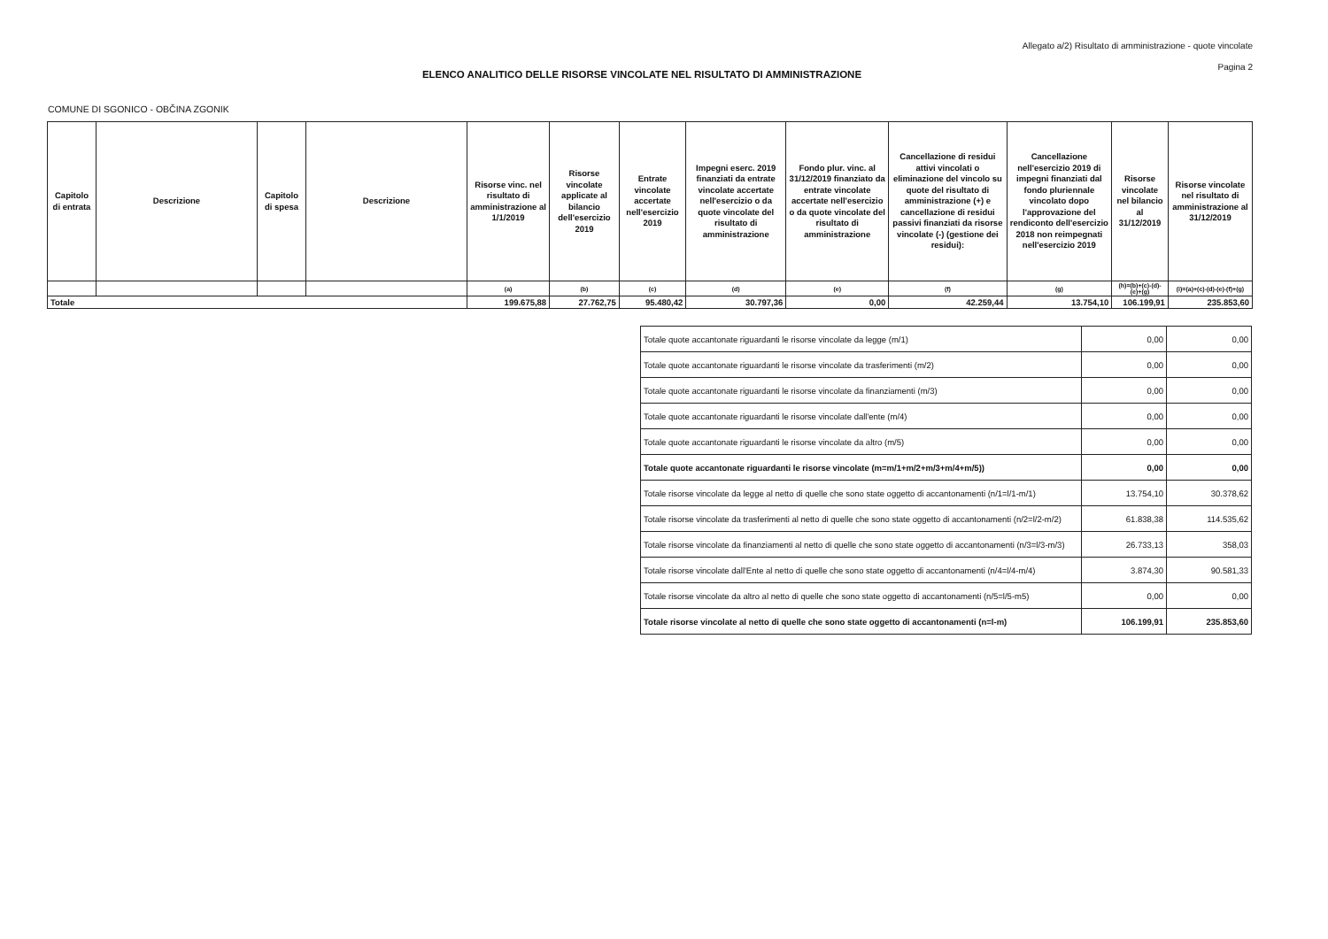Allegato a/2) Risultato di amministrazione - quote vincolate
Pagina 2
ELENCO ANALITICO DELLE RISORSE VINCOLATE NEL RISULTATO DI AMMINISTRAZIONE
COMUNE DI SGONICO - OBČINA ZGONIK
| Capitolo di entrata | Descrizione | Capitolo di spesa | Descrizione | Risorse vinc. nel risultato di amministrazione al 1/1/2019 | Risorse vincolate applicate al bilancio dell'esercizio 2019 | Entrate vincolate accertate nell'esercizio 2019 | Impegni eserc. 2019 finanziati da entrate vincolate accertate nell'esercizio o da quote vincolate del risultato di amministrazione | Fondo plur. vinc. al 31/12/2019 finanziato da entrate vincolate accertate nell'esercizio o da quote vincolate del risultato di amministrazione | Cancellazione di residui attivi vincolati o eliminazione del vincolo su quote del risultato di amministrazione (+) e cancellazione di residui passivi finanziati da risorse vincolate (-) (gestione dei residui): | Cancellazione nell'esercizio 2019 di impegni finanziati dal fondo pluriennale vincolato dopo l'approvazione del rendiconto dell'esercizio 2018 non reimpegnati nell'esercizio 2019 | Risorse vincolate nel bilancio al 31/12/2019 | Risorse vincolate nel risultato di amministrazione al 31/12/2019 |
| --- | --- | --- | --- | --- | --- | --- | --- | --- | --- | --- | --- | --- |
| | | | | (a) | (b) | (c) | (d) | (e) | (f) | (g) | (h)=(b)+(c)-(d)-(e)+(g) | (i)=(a)+(c)-(d)-(e)-(f)+(g) |
| Totale | | | | 199.675,88 | 27.762,75 | 95.480,42 | 30.797,36 | 0,00 | 42.259,44 | 13.754,10 | 106.199,91 | 235.853,60 |
| Totale quote accantonate riguardanti le risorse vincolate da legge (m/1) | 0,00 | 0,00 |
| Totale quote accantonate riguardanti le risorse vincolate da trasferimenti (m/2) | 0,00 | 0,00 |
| Totale quote accantonate riguardanti le risorse vincolate da finanziamenti (m/3) | 0,00 | 0,00 |
| Totale quote accantonate riguardanti le risorse vincolate dall'ente (m/4) | 0,00 | 0,00 |
| Totale quote accantonate riguardanti le risorse vincolate da altro (m/5) | 0,00 | 0,00 |
| Totale quote accantonate riguardanti le risorse vincolate (m=m/1+m/2+m/3+m/4+m/5)) | 0,00 | 0,00 |
| Totale risorse vincolate da legge al netto di quelle che sono state oggetto di accantonamenti (n/1=l/1-m/1) | 13.754,10 | 30.378,62 |
| Totale risorse vincolate da trasferimenti al netto di quelle che sono state oggetto di accantonamenti (n/2=l/2-m/2) | 61.838,38 | 114.535,62 |
| Totale risorse vincolate da finanziamenti al netto di quelle che sono state oggetto di accantonamenti (n/3=l/3-m/3) | 26.733,13 | 358,03 |
| Totale risorse vincolate dall'Ente al netto di quelle che sono state oggetto di accantonamenti (n/4=l/4-m/4) | 3.874,30 | 90.581,33 |
| Totale risorse vincolate da altro al netto di quelle che sono state oggetto di accantonamenti (n/5=l/5-m5) | 0,00 | 0,00 |
| Totale risorse vincolate al netto di quelle che sono state oggetto di accantonamenti (n=l-m) | 106.199,91 | 235.853,60 |